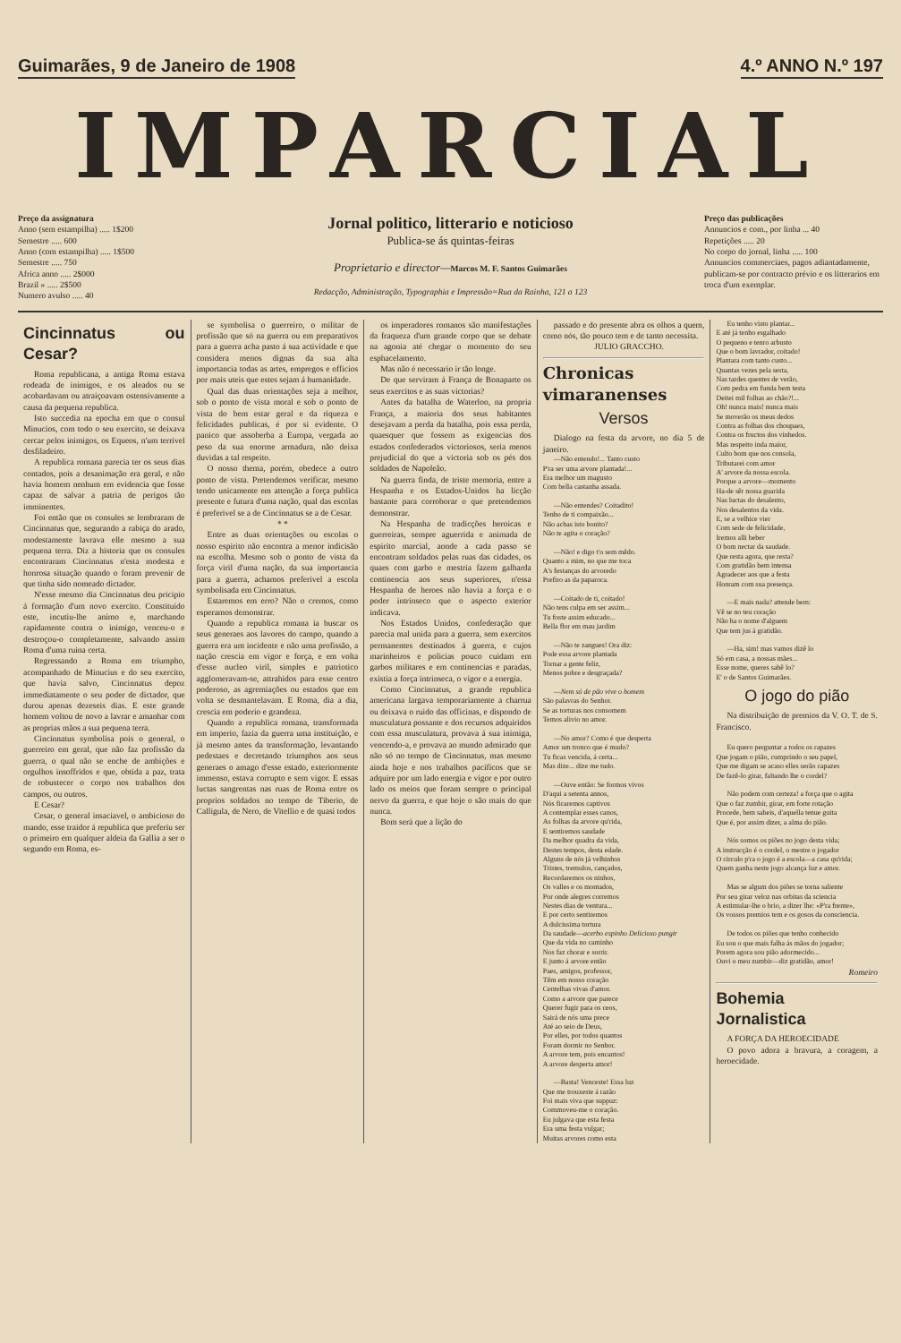Guimarães, 9 de Janeiro de 1908
4.º ANNO N.º 197
IMPARCIAL
Preço da assignatura
Anno (sem estampilha) ..... 1$200
Semestre ..... 600
Anno (com estampilha) ..... 1$500
Semestre ..... 750
Africa anno ..... 2$000
Brazil » ..... 2$500
Numero avulso ..... 40
Jornal politico, litterario e noticioso
Publica-se ás quintas-feiras
Proprietario e director—Marcos M. F. Santos Guimarães
Redacção, Administração, Typographia e Impressão=Rua da Rainha, 121 a 123
Preço das publicações
Annuncios e com., por linha ... 40
Repetições ..... 20
No corpo do jornal, linha ..... 100
Annuncios commerciaes, pagos adiantadamente, publicam-se por contracto prévio e os litterarios em troca d'um exemplar.
Cincinnatus ou Cesar?
Roma republicana, a antiga Roma estava rodeada de inimigos, e os aleados ou se acobardavam ou atraiçoavam ostensivamente a causa da pequena republica.
Isto succedia na epocha em que o consul Minucios, com todo o seu exercito, se deixava cercar pelos inimigos, os Equeos, n'um terrivel desfiladeiro.
A republica romana parecia ter os seus dias contados, pois a desanimação era geral, e não havia homem nenhum em evidencia que fosse capaz de salvar a patria de perigos tão imminentes.
Foi então que os consules se lembraram de Cincinnatus que, segurando a rabiça do arado, modestamente lavrava elle mesmo a sua pequena terra. Diz a historia que os consules encontraram Cincinnatus n'esta modesta e honrosa situação quando o foram prevenir de que tinha sido nomeado dictador.
N'esse mesmo dia Cincinnatus deu pricipio á formação d'um novo exercito. Constituido este, incutiu-lhe animo e, marchando rapidamente contra o inimigo, venceu-o e destroçou-o completamente, salvando assim Roma d'uma ruina certa.
Regressando a Roma em triumpho, acompanhado de Minucius e do seu exercito, que havia salvo, Cincinnatus depoz immediatamente o seu poder de dictador, que durou apenas dezeseis dias. E este grande homem voltou de novo a lavrar e amanhar com as proprias mãos a sua pequena terra.
Cincinnatus symbolisa pois o general, o guerreiro em geral, que não faz profissão da guerra, o qual não se enche de ambições e orgulhos insoffridos e que, obtida a paz, trata de robustecer o corpo nos trabalhos dos campos, ou outros.
E Cesar?
Cesar, o general insaciavel, o ambicioso do mando, esse traidor á republica que preferiu ser o primeiro em qualquer aldeia da Gallia a ser o segundo em Roma, es-
se symbolisa o guerreiro, o militar de profissão que só na guerra ou em preparativos para a guerra acha pasto á sua actividade e que considera menos dignas da sua alta importancia todas as artes, empregos e officios por mais uteis que estes sejam á humanidade.
Qual das duas orientações seja a melhor, sob o ponto de vista moral e sob o ponto de vista do bem estar geral e da riqueza e felicidades publicas, é por si evidente. O panico que assoberba a Europa, vergada ao peso da sua enorme armadura, não deixa duvidas a tal respeito.
O nosso thema, porém, obedece a outro ponto de vista. Pretendemos verificar, mesmo tendo unicamente em attenção a força publica presente e futura d'uma nação, qual das escolas é preferivel se a de Cincinnatus se a de Cesar.
* *
Entre as duas orientações ou escolas o nosso espirito não encontra a menor indicisão na escolha. Mesmo sob o ponto de vista da força viril d'uma nação, da sua importancia para a guerra, achamos preferivel a escola symbolisada em Cincinnatus.
Estaremos em erro? Não o cremos, como esperamos demonstrar.
Quando a republica romana ia buscar os seus generaes aos lavores do campo, quando a guerra era um incidente e não uma profissão, a nação crescia em vigor e força, e em volta d'esse nucleo viril, simples e patriotico agglomeravam-se, attrahidos para esse centro poderoso, as agremiações ou estados que em volta se desmantelavam. E Roma, dia a dia, crescia em poderio e grandeza.
Quando a republica romana, transformada em imperio, fazia da guerra uma instituição, e já mesmo antes da transformação, levantando pedestaes e decretando triumphos aos seus generaes o amago d'esse estado, exteriormente immenso, estava corrupto e sem vigor. E essas luctas sangrentas nas ruas de Roma entre os proprios soldados no tempo de Tiberio, de Calligula, de Nero, de Vitellio e de quasi todos
os imperadores romanos são manifestações da fraqueza d'um grande corpo que se debate na agonia até chegar o momento do seu esphacelamento.
Mas não é necessario ir tão longe.
De que serviram á França de Bonaparte os seus exercitos e as suas victorias?
Antes da batalha de Waterloo, na propria França, a maioria dos seus habitantes desejavam a perda da batalha, pois essa perda, quaesquer que fossem as exigencias dos estados confederados victoriosos, seria menos prejudicial do que a victoria sob os pés dos soldados de Napoleão.
Na guerra finda, de triste memoria, entre a Hespanha e os Estados-Unidos ha licção bastante para corroborar o que pretendemos demonstrar.
Na Hespanha de tradicções heroicas e guerreiras, sempre aguerrida e animada de espirito marcial, aonde a cada passo se encontram soldados pelas ruas das cidades, os quaes com garbo e mestria fazem galharda continencia aos seus superiores, n'essa Hespanha de heroes não havia a força e o poder intrinseco que o aspecto exterior indicava.
Nos Estados Unidos, confederação que parecia mal unida para a guerra, sem exercitos permanentes destinados á guerra, e cujos marinheiros e policias pouco cuidam em garbos militares e em continencias e paradas, existia a força intrinseca, o vigor e a energia.
Como Cincinnatus, a grande republica americana largava temporariamente a charrua ou deixava o ruido das officinas, e dispondo de musculatura possante e dos recursos adquiridos com essa musculatura, provava á sua inimiga, vencendo-a, e provava ao mundo admirado que não só no tempo de Cincinnatus, mas mesmo ainda hoje e nos trabalhos pacificos que se adquire por um lado energia e vigor e por outro lado os meios que foram sempre o principal nervo da guerra, e que hoje o são mais do que nunca.
Bom será que a lição do
passado e do presente abra os olhos a quem, como nós, tão pouco tem e de tanto necessita.
JULIO GRACCHO.
Chronicas vimaranenses
Versos
Dialogo na festa da arvore, no dia 5 de janeiro.
—Não entendo!... Tanto custo
P'ra ser uma arvore plantada!...
Era melhor um magusto
Com bella castanha assada.
—Não entendes? Coitadito!
Tenho de ti compaixão...
Não achas isto bonito?
Não te agita o coração?
—Não! e digo t'o sem mêdo.
Quanto a mim, no que me toca
A's festanças do arvoredo
Prefiro as da paparoca.
—Coitado de ti, coitado!
Não tens culpa em ser assim...
Tu foste assim educado...
Bella flor em mau jardim
—Não te zangues! Ora diz:
Pode essa arvore plantada
Tornar a gente feliz,
Menos pobre e desgraçada?
—Nem só de pão vive o homem
São palavras do Senhor.
Se as torturas nos consomem
Temos alivio no amor.
—No amor? Como é que desperta
Amor um tronco que é mudo?
Tu ficas vencida, á certa...
Mas dize... dize me tudo.
—Ouve então: Se formos vivos
D'aqui a setenta annos,
Nós ficaremos captivos
A contemplar esses canos,
As folhas da arvore qu'rida,
E sentiremos saudade
Da melhor quadra da vida,
Destes tempos, desta edade.
Alguns de nós já velhinhos
Tristes, tremulos, cançados,
Recordaremos os ninhos,
Os valles e os montados,
Por onde alegres corremos
Nestes dias de ventura...
E por certo sentiremos
A dulcissima tortura
Da saudade—acerbo espinho Delicioso pungir
Que da vida no caminho
Nos faz chorar e sorrir.
E junto á arvore então
Paes, amigos, professor,
Têm em nosso coração
Centelhas vivas d'amor.
Como a arvore que parece
Querer fugir para os ceos,
Sairá de nós uma prece
Até ao seio de Deus,
Por elles, por todos quantos
Foram dormir no Senhor.
A arvore tem, pois encantos!
A arvore desperta amor!
—Basta! Venceste! Essa luz
Que me trouxeste á razão
Foi mais viva que suppuz:
Commoveu-me o coração.
Eu julgava que esta festa
Era uma festa vulgar;
Muitas arvores como esta
Eu tenho visto plantar...
E até já tenho esgalhado
O pequeno e tenro arbusto
Que o bom lavrador, coitado!
Plantara com tanto custo...
Quantas vezes pela sesta,
Nas tardes quentes de verão,
Com pedra em funda bem testa
Deitei mil folhas ao chão?!...
Oh! nunca mais! nunca mais
Se moverão os meus dedos
Contra as folhas dos choupaes,
Contra os fructos dos vinhedos.
Mas respeito inda maior,
Culto bom que nos consola,
Tributarei com amor
A' arvore da nossa escola.
Porque a arvore—momento
Ha-de sêr nossa guarida
Nas luctas do desalento,
Nos desalentos da vida.
E, se a velhice vier
Com sede de felicidade,
Iremos alli beber
O bom nectar da saudade.
Que resta agora, que resta?
Com gratidão bem intensa
Agradecer aos que a festa
Honram com sua presença.
—E mais nada? attende bem:
Vê se no teu coração
Não ha o nome d'alguem
Que tem jus á gratidão.
—Ha, sim! mas vamos dizê lo
Só em casa, a nossas mães...
Esse nome, queres sabê lo?
E' o de Santos Guimarães.
O jogo do pião
Na distribuição de premios da V. O. T. de S. Francisco.
Eu quero perguntar a todos os rapazes
Que jogam o pião, cumprindo o seu papel,
Que me digam se acaso elles serão capazes
De fazê-lo girar, faltando lhe o cordel?
Não podem com certeza! a força que o agita
Que o faz zumbir, girar, em forte rotação
Procede, bem sabeis, d'aquella tenue guita
Que é, por assim dizer, a alma do pião.
Nós somos os piões no jogo desta vida;
A instrucção é o cordel, o mestre o jogador
O circulo p'ra o jogo é a escola—a casa qu'rida;
Quem ganha neste jogo alcança luz e amor.
Mas se algum dos piões se torna saliente
Por seu girar veloz nas orbitas da sciencia
A estimular-lhe o brio, a dizer lhe: «P'ra frente»,
Os vossos premios tem e os gosos da consciencia.
De todos os piões que tenho conhecido
Eu sou o que mais falha ás mãos do jogador;
Porem agora sou pião adormecido...
Ouvi o meu zumbir—diz gratidão, amor!
Romeiro
Bohemia Jornalistica
A FORÇA DA HEROECIDADE
O povo adora a bravura, a coragem, a heroecidade.